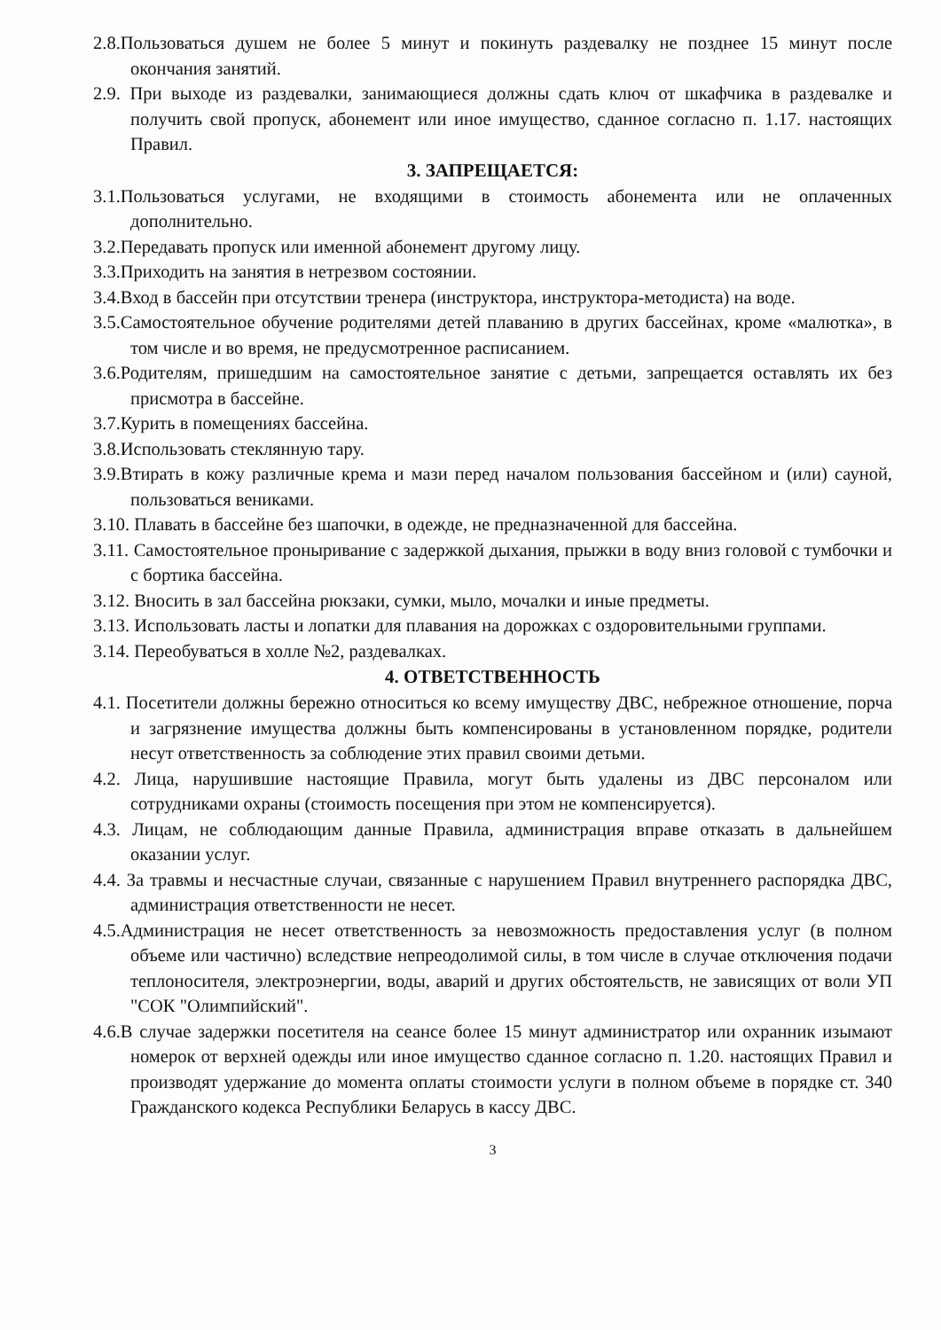2.8.Пользоваться душем не более 5 минут и покинуть раздевалку не позднее 15 минут после окончания занятий.
2.9. При выходе из раздевалки, занимающиеся должны сдать ключ от шкафчика в раздевалке и получить свой пропуск, абонемент или иное имущество, сданное согласно п. 1.17. настоящих Правил.
3. ЗАПРЕЩАЕТСЯ:
3.1.Пользоваться услугами, не входящими в стоимость абонемента или не оплаченных дополнительно.
3.2.Передавать пропуск или именной абонемент другому лицу.
3.3.Приходить на занятия в нетрезвом состоянии.
3.4.Вход в бассейн при отсутствии тренера (инструктора, инструктора-методиста) на воде.
3.5.Самостоятельное обучение родителями детей плаванию в других бассейнах, кроме «малютка», в том числе и во время, не предусмотренное расписанием.
3.6.Родителям, пришедшим на самостоятельное занятие с детьми, запрещается оставлять их без присмотра в бассейне.
3.7.Курить в помещениях бассейна.
3.8.Использовать стеклянную тару.
3.9.Втирать в кожу различные крема и мази перед началом пользования бассейном и (или) сауной, пользоваться вениками.
3.10. Плавать в бассейне без шапочки, в одежде, не предназначенной для бассейна.
3.11. Самостоятельное проныривание с задержкой дыхания, прыжки в воду вниз головой с тумбочки и с бортика бассейна.
3.12. Вносить в зал бассейна рюкзаки, сумки, мыло, мочалки и иные предметы.
3.13. Использовать ласты и лопатки для плавания на дорожках с оздоровительными группами.
3.14. Переобуваться в холле №2, раздевалках.
4. ОТВЕТСТВЕННОСТЬ
4.1. Посетители должны бережно относиться ко всему имуществу ДВС, небрежное отношение, порча и загрязнение имущества должны быть компенсированы в установленном порядке, родители несут ответственность за соблюдение этих правил своими детьми.
4.2. Лица, нарушившие настоящие Правила, могут быть удалены из ДВС персоналом или сотрудниками охраны (стоимость посещения при этом не компенсируется).
4.3. Лицам, не соблюдающим данные Правила, администрация вправе отказать в дальнейшем оказании услуг.
4.4. За травмы и несчастные случаи, связанные с нарушением Правил внутреннего распорядка ДВС, администрация ответственности не несет.
4.5.Администрация не несет ответственность за невозможность предоставления услуг (в полном объеме или частично) вследствие непреодолимой силы, в том числе в случае отключения подачи теплоносителя, электроэнергии, воды, аварий и других обстоятельств, не зависящих от воли УП "СОК "Олимпийский".
4.6.В случае задержки посетителя на сеансе более 15 минут администратор или охранник изымают номерок от верхней одежды или иное имущество сданное согласно п. 1.20. настоящих Правил и производят удержание до момента оплаты стоимости услуги в полном объеме в порядке ст. 340 Гражданского кодекса Республики Беларусь в кассу ДВС.
3